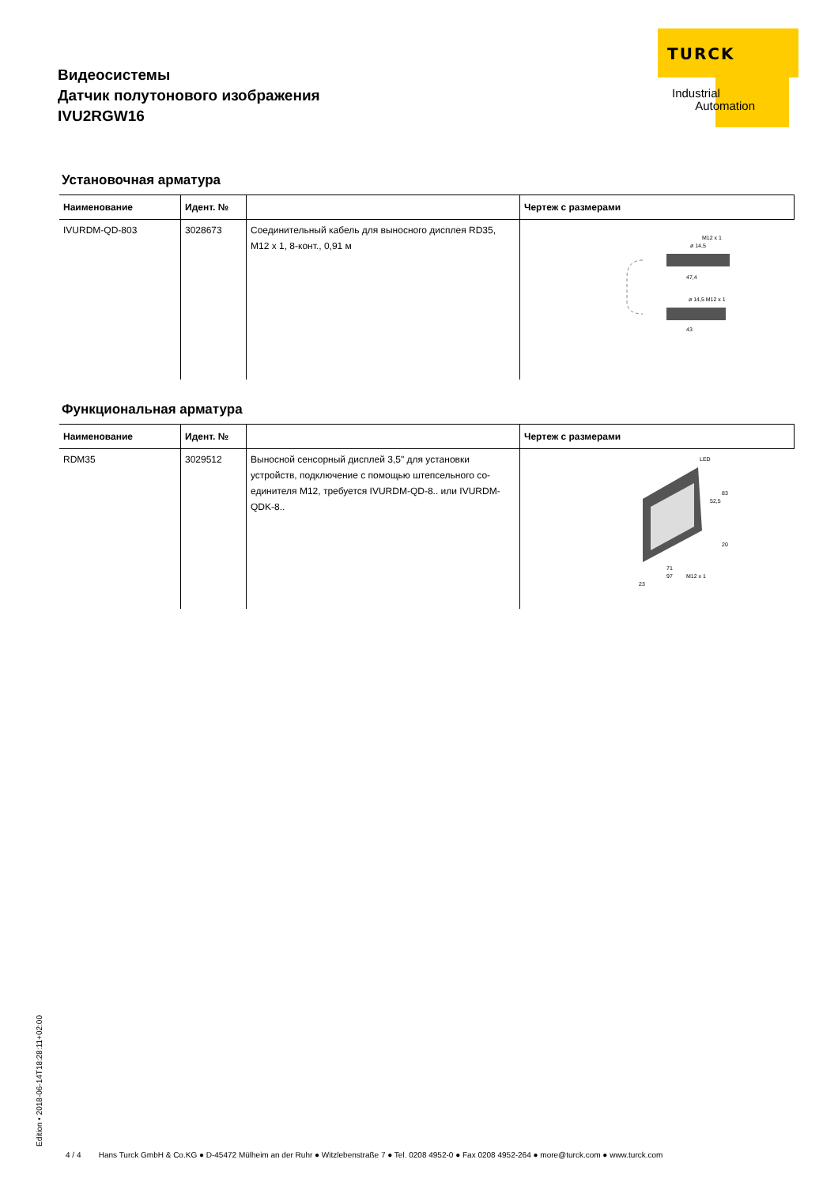TURCK
Industrial
Automation
Видеосистемы
Датчик полутонового изображения
IVU2RGW16
Установочная арматура
| Наименование | Идент. № | | Чертеж с размерами |
| --- | --- | --- | --- |
| IVURDM-QD-803 | 3028673 | Соединительный кабель для выносного дисплея RD35, M12 x 1, 8-конт., 0,91 м | M12 x 1 ø 14,5 47,4 ø 14,5 M12 x 1 43 |
Функциональная арматура
| Наименование | Идент. № | | Чертеж с размерами |
| --- | --- | --- | --- |
| RDM35 | 3029512 | Выносной сенсорный дисплей 3,5" для установки устройств, подключение с помощью штепсельного со­единителя M12, требуется IVURDM-QD-8.. или IVURDM-QDK-8.. | LED 83 52,5 20 71 97 M12 x 1 23 |
Edition • 2018-06-14T18:28:11+02:00
4 / 4 Hans Turck GmbH & Co.KG ● D-45472 Mülheim an der Ruhr ● Witzlebenstraße 7 ● Tel. 0208 4952-0 ● Fax 0208 4952-264 ● more@turck.com ● www.turck.com